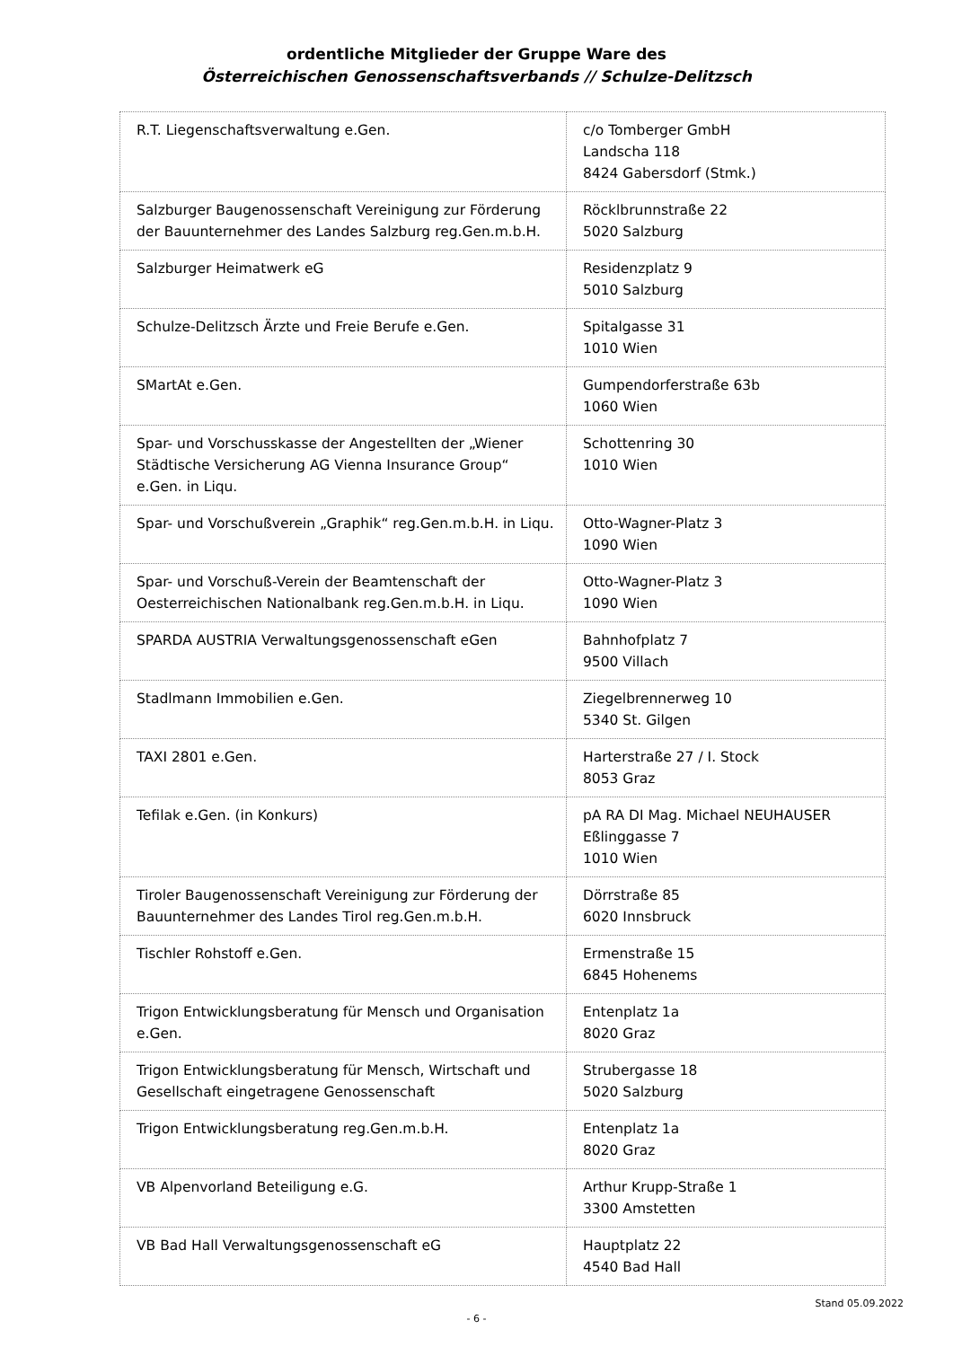ordentliche Mitglieder der Gruppe Ware des
Österreichischen Genossenschaftsverbands // Schulze-Delitzsch
| R.T. Liegenschaftsverwaltung e.Gen. | c/o Tomberger GmbH Landscha 118 8424 Gabersdorf (Stmk.) |
| Salzburger Baugenossenschaft Vereinigung zur Förderung der Bauunternehmer des Landes Salzburg reg.Gen.m.b.H. | Röcklbrunnstraße 22 5020 Salzburg |
| Salzburger Heimatwerk eG | Residenzplatz 9 5010 Salzburg |
| Schulze-Delitzsch Ärzte und Freie Berufe e.Gen. | Spitalgasse 31 1010 Wien |
| SMartAt e.Gen. | Gumpendorferstraße 63b 1060 Wien |
| Spar- und Vorschusskasse der Angestellten der „Wiener Städtische Versicherung AG Vienna Insurance Group“ e.Gen. in Liqu. | Schottenring 30 1010 Wien |
| Spar- und Vorschußverein „Graphik“ reg.Gen.m.b.H. in Liqu. | Otto-Wagner-Platz 3 1090 Wien |
| Spar- und Vorschuß-Verein der Beamtenschaft der Oesterreichischen Nationalbank reg.Gen.m.b.H. in Liqu. | Otto-Wagner-Platz 3 1090 Wien |
| SPARDA AUSTRIA Verwaltungsgenossenschaft eGen | Bahnhofplatz 7 9500 Villach |
| Stadlmann Immobilien e.Gen. | Ziegelbrennerweg 10 5340 St. Gilgen |
| TAXI 2801 e.Gen. | Harterstraße 27 / I. Stock 8053 Graz |
| Tefilak e.Gen. (in Konkurs) | pA RA DI Mag. Michael NEUHAUSER Eßlinggasse 7 1010 Wien |
| Tiroler Baugenossenschaft Vereinigung zur Förderung der Bauunternehmer des Landes Tirol reg.Gen.m.b.H. | Dörrstraße 85 6020 Innsbruck |
| Tischler Rohstoff e.Gen. | Ermenstraße 15 6845 Hohenems |
| Trigon Entwicklungsberatung für Mensch und Organisation e.Gen. | Entenplatz 1a 8020 Graz |
| Trigon Entwicklungsberatung für Mensch, Wirtschaft und Gesellschaft eingetragene Genossenschaft | Strubergasse 18 5020 Salzburg |
| Trigon Entwicklungsberatung reg.Gen.m.b.H. | Entenplatz 1a 8020 Graz |
| VB Alpenvorland Beteiligung e.G. | Arthur Krupp-Straße 1 3300 Amstetten |
| VB Bad Hall Verwaltungsgenossenschaft eG | Hauptplatz 22 4540 Bad Hall |
Stand 05.09.2022
- 6 -